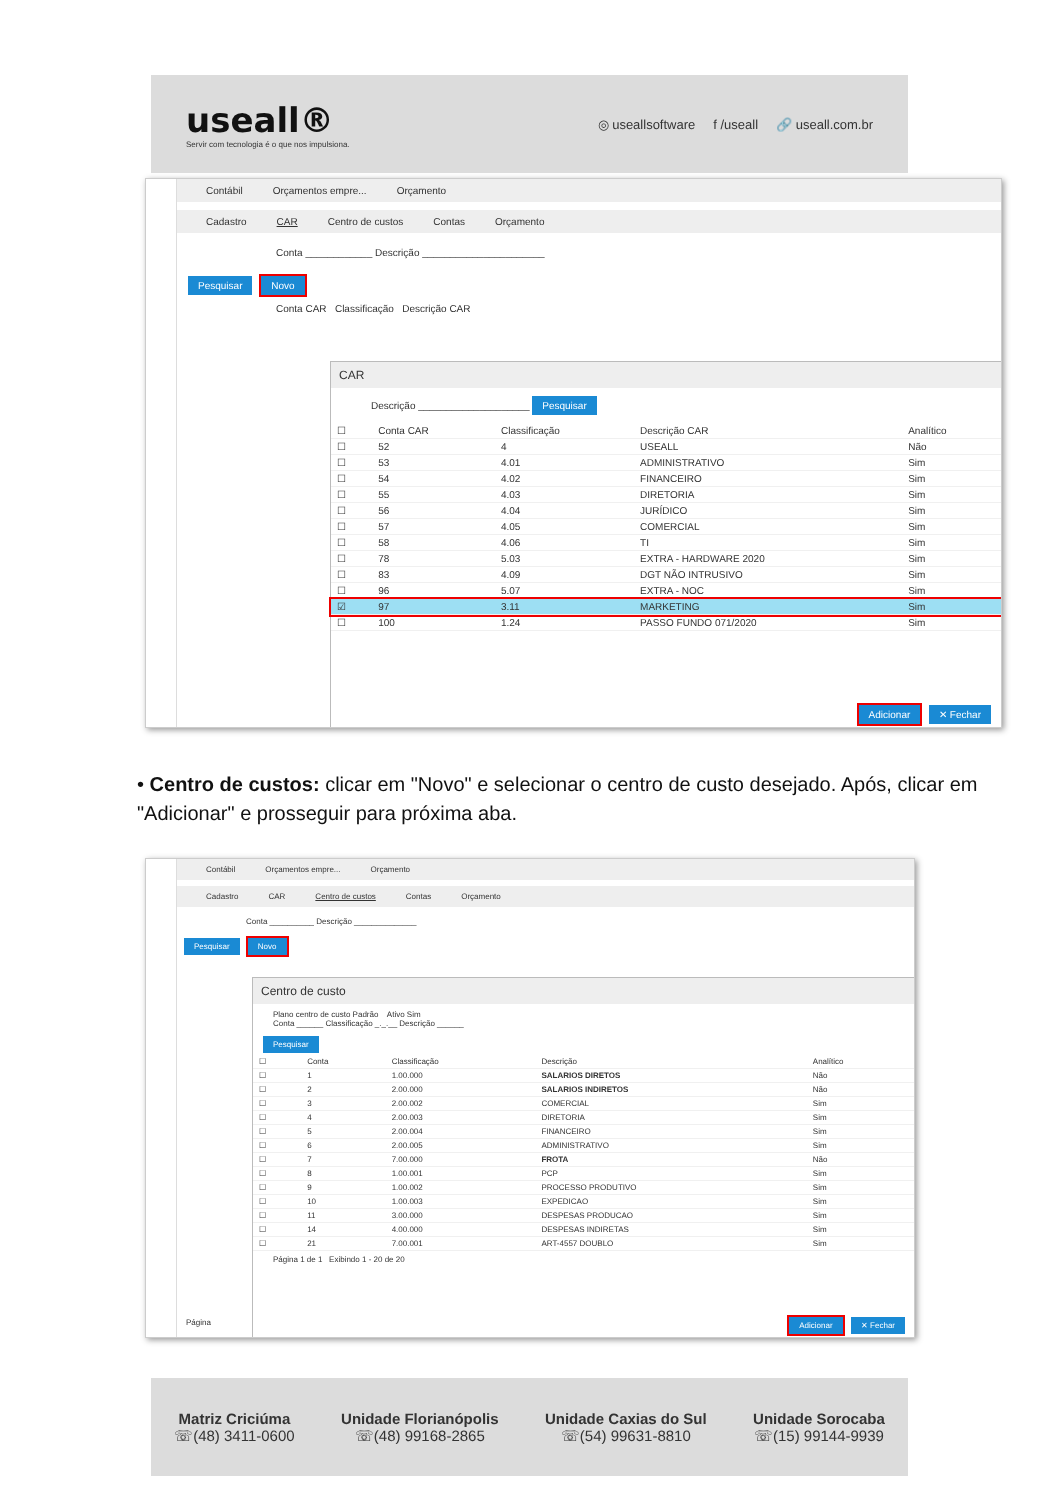useall®
Servir com tecnologia é o que nos impulsiona.
◎ useallsoftware f /useall 🔗 useall.com.br
Contábil Orçamentos empre... Orçamento
Cadastro CAR Centro de custos Contas Orçamento
Conta ____________ Descrição ______________________
Pesquisar Novo
Conta CAR Classificação Descrição CAR
CAR
Descrição ____________________ Pesquisar
| ☐ | Conta CAR | Classificação | Descrição CAR | Analítico |
| --- | --- | --- | --- | --- |
| ☐ | 52 | 4 | USEALL | Não |
| ☐ | 53 | 4.01 | ADMINISTRATIVO | Sim |
| ☐ | 54 | 4.02 | FINANCEIRO | Sim |
| ☐ | 55 | 4.03 | DIRETORIA | Sim |
| ☐ | 56 | 4.04 | JURÍDICO | Sim |
| ☐ | 57 | 4.05 | COMERCIAL | Sim |
| ☐ | 58 | 4.06 | TI | Sim |
| ☐ | 78 | 5.03 | EXTRA - HARDWARE 2020 | Sim |
| ☐ | 83 | 4.09 | DGT NÃO INTRUSIVO | Sim |
| ☐ | 96 | 5.07 | EXTRA - NOC | Sim |
| ☑ | 97 | 3.11 | MARKETING | Sim |
| ☐ | 100 | 1.24 | PASSO FUNDO 071/2020 | Sim |
Adicionar ✕ Fechar
• Centro de custos: clicar em "Novo" e selecionar o centro de custo desejado. Após, clicar em "Adicionar" e prosseguir para próxima aba.
Contábil Orçamentos empre... Orçamento
Cadastro CAR Centro de custos Contas Orçamento
Conta __________ Descrição ______________
Pesquisar Novo
Página
Centro de custo
Plano centro de custo Padrão Ativo Sim
Conta ______ Classificação _._.__ Descrição ______
Pesquisar
| ☐ | Conta | Classificação | Descrição | Analítico |
| --- | --- | --- | --- | --- |
| ☐ | 1 | 1.00.000 | SALARIOS DIRETOS | Não |
| ☐ | 2 | 2.00.000 | SALARIOS INDIRETOS | Não |
| ☐ | 3 | 2.00.002 | COMERCIAL | Sim |
| ☐ | 4 | 2.00.003 | DIRETORIA | Sim |
| ☐ | 5 | 2.00.004 | FINANCEIRO | Sim |
| ☐ | 6 | 2.00.005 | ADMINISTRATIVO | Sim |
| ☐ | 7 | 7.00.000 | FROTA | Não |
| ☐ | 8 | 1.00.001 | PCP | Sim |
| ☐ | 9 | 1.00.002 | PROCESSO PRODUTIVO | Sim |
| ☐ | 10 | 1.00.003 | EXPEDICAO | Sim |
| ☐ | 11 | 3.00.000 | DESPESAS PRODUCAO | Sim |
| ☐ | 14 | 4.00.000 | DESPESAS INDIRETAS | Sim |
| ☐ | 21 | 7.00.001 | ART-4557 DOUBLO | Sim |
Página 1 de 1 Exibindo 1 - 20 de 20
Adicionar ✕ Fechar
Matriz Criciúma
☏(48) 3411-0600
Unidade Florianópolis
☏(48) 99168-2865
Unidade Caxias do Sul
☏(54) 99631-8810
Unidade Sorocaba
☏(15) 99144-9939